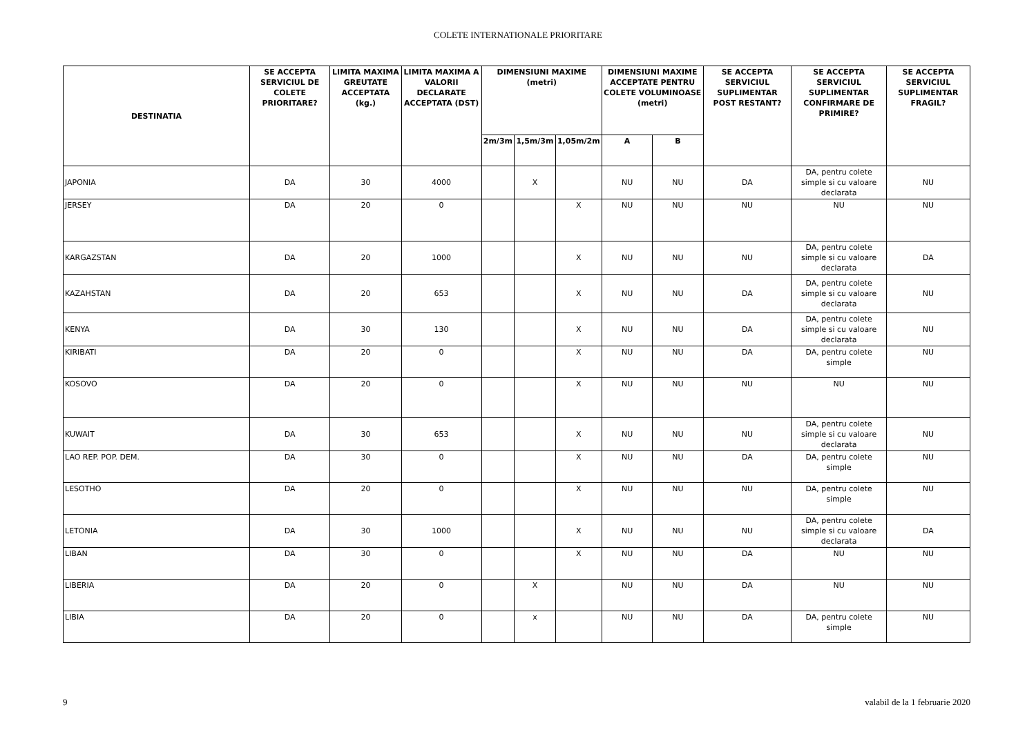COLETE INTERNATIONALE PRIORITARE
| DESTINATIA | SE ACCEPTA SERVICIUL DE COLETE PRIORITARE? | LIMITA MAXIMA GREUTATE ACCEPTATA (kg.) | LIMITA MAXIMA A VALORII DECLARATE ACCEPTATA (DST) | DIMENSIUNI MAXIME (metri) | | | DIMENSIUNI MAXIME ACCEPTATE PENTRU COLETE VOLUMINOASE (metri) | | SE ACCEPTA SERVICIUL SUPLIMENTAR POST RESTANT? | SE ACCEPTA SERVICIUL SUPLIMENTAR CONFIRMARE DE PRIMIRE? | SE ACCEPTA SERVICIUL SUPLIMENTAR FRAGIL? |
| --- | --- | --- | --- | --- | --- | --- | --- | --- | --- | --- | --- |
| | | | | 2m/3m | 1,5m/3m | 1,05m/2m | A | B | | | |
| JAPONIA | DA | 30 | 4000 | | X | | NU | NU | DA | DA, pentru colete simple si cu valoare declarata | NU |
| JERSEY | DA | 20 | 0 | | | X | NU | NU | NU | NU | NU |
| KARGAZSTAN | DA | 20 | 1000 | | | X | NU | NU | NU | DA, pentru colete simple si cu valoare declarata | DA |
| KAZAHSTAN | DA | 20 | 653 | | | X | NU | NU | DA | DA, pentru colete simple si cu valoare declarata | NU |
| KENYA | DA | 30 | 130 | | | X | NU | NU | DA | DA, pentru colete simple si cu valoare declarata | NU |
| KIRIBATI | DA | 20 | 0 | | | X | NU | NU | DA | DA, pentru colete simple | NU |
| KOSOVO | DA | 20 | 0 | | | X | NU | NU | NU | NU | NU |
| KUWAIT | DA | 30 | 653 | | | X | NU | NU | NU | DA, pentru colete simple si cu valoare declarata | NU |
| LAO REP. POP. DEM. | DA | 30 | 0 | | | X | NU | NU | DA | DA, pentru colete simple | NU |
| LESOTHO | DA | 20 | 0 | | | X | NU | NU | NU | DA, pentru colete simple | NU |
| LETONIA | DA | 30 | 1000 | | | X | NU | NU | NU | DA, pentru colete simple si cu valoare declarata | DA |
| LIBAN | DA | 30 | 0 | | | X | NU | NU | DA | NU | NU |
| LIBERIA | DA | 20 | 0 | | X | | NU | NU | DA | NU | NU |
| LIBIA | DA | 20 | 0 | | x | | NU | NU | DA | DA, pentru colete simple | NU |
9 valabil de la 1 februarie 2020